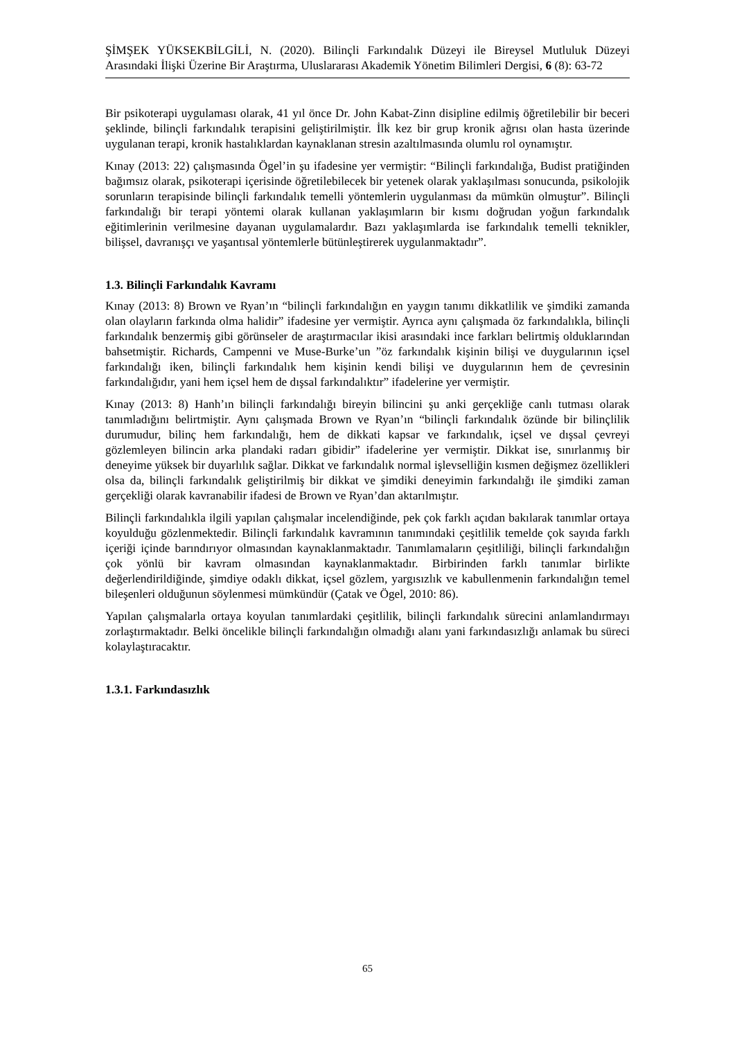ŞİMŞEK YÜKSEKBİLGİLİ, N. (2020). Bilinçli Farkındalık Düzeyi ile Bireysel Mutluluk Düzeyi Arasındaki İlişki Üzerine Bir Araştırma, Uluslararası Akademik Yönetim Bilimleri Dergisi, 6 (8): 63-72
Bir psikoterapi uygulaması olarak, 41 yıl önce Dr. John Kabat-Zinn disipline edilmiş öğretilebilir bir beceri şeklinde, bilinçli farkındalık terapisini geliştirilmiştir. İlk kez bir grup kronik ağrısı olan hasta üzerinde uygulanan terapi, kronik hastalıklardan kaynaklanan stresin azaltılmasında olumlu rol oynamıştır.
Kınay (2013: 22) çalışmasında Ögel’in şu ifadesine yer vermiştir: “Bilinçli farkındalığa, Budist pratiğinden bağımsız olarak, psikoterapi içerisinde öğretilebilecek bir yetenek olarak yaklaşılması sonucunda, psikolojik sorunların terapisinde bilinçli farkındalık temelli yöntemlerin uygulanması da mümkün olmuştur”. Bilinçli farkındalığı bir terapi yöntemi olarak kullanan yaklaşımların bir kısmı doğrudan yoğun farkındalık eğitimlerinin verilmesine dayanan uygulamalardır. Bazı yaklaşımlarda ise farkındalık temelli teknikler, bilişsel, davranışçı ve yaşantısal yöntemlerle bütünleştirerek uygulanmaktadır”.
1.3. Bilinçli Farkındalık Kavramı
Kınay (2013: 8) Brown ve Ryan’ın “bilinçli farkındalığın en yaygın tanımı dikkatlilik ve şimdiki zamanda olan olayların farkında olma halidir” ifadesine yer vermiştir. Ayrıca aynı çalışmada öz farkındalıkla, bilinçli farkındalık benzermiş gibi görünseler de araştırmacılar ikisi arasındaki ince farkları belirtmiş olduklarından bahsetmiştir. Richards, Campenni ve Muse-Burke’un ”öz farkındalık kişinin bilişi ve duygularının içsel farkındalığı iken, bilinçli farkındalık hem kişinin kendi bilişi ve duygularının hem de çevresinin farkındalığıdır, yani hem içsel hem de dışsal farkındalıktır” ifadelerine yer vermiştir.
Kınay (2013: 8) Hanh’ın bilinçli farkındalığı bireyin bilincini şu anki gerçekliğe canlı tutması olarak tanımladığını belirtmiştir. Aynı çalışmada Brown ve Ryan’ın “bilinçli farkındalık özünde bir bilinçlilik durumudur, bilinç hem farkındalığı, hem de dikkati kapsar ve farkındalık, içsel ve dışsal çevreyi gözlemleyen bilincin arka plandaki radarı gibidir” ifadelerine yer vermiştir. Dikkat ise, sınırlanmış bir deneyime yüksek bir duyarlılık sağlar. Dikkat ve farkındalık normal işlevselliğin kısmen değişmez özellikleri olsa da, bilinçli farkındalık geliştirilmiş bir dikkat ve şimdiki deneyimin farkındalığı ile şimdiki zaman gerçekliği olarak kavranabilir ifadesi de Brown ve Ryan’dan aktarılmıştır.
Bilinçli farkındalıkla ilgili yapılan çalışmalar incelendiğinde, pek çok farklı açıdan bakılarak tanımlar ortaya koyulduğu gözlenmektedir. Bilinçli farkındalık kavramının tanımındaki çeşitlilik temelde çok sayıda farklı içeriği içinde barındırıyor olmasından kaynaklanmaktadır. Tanımlamaların çeşitliliği, bilinçli farkındalığın çok yönlü bir kavram olmasından kaynaklanmaktadır. Birbirinden farklı tanımlar birlikte değerlendirildiğinde, şimdiye odaklı dikkat, içsel gözlem, yargısızlık ve kabullenmenin farkındalığın temel bileşenleri olduğunun söylenmesi mümkündür (Çatak ve Ögel, 2010: 86).
Yapılan çalışmalarla ortaya koyulan tanımlardaki çeşitlilik, bilinçli farkındalık sürecini anlamlandırmayı zorlaştırmaktadır. Belki öncelikle bilinçli farkındalığın olmadığı alanı yani farkındasızlığı anlamak bu süreci kolaylaştıracaktır.
1.3.1. Farkındasızlık
65